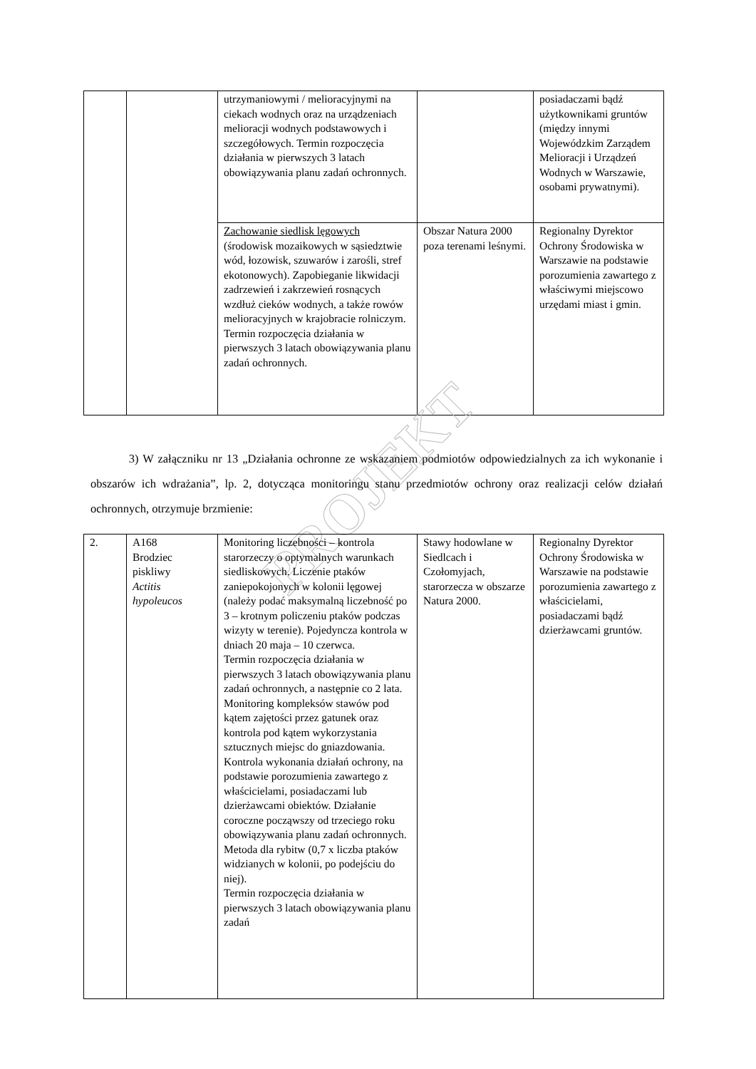| | | utrzymaniowymi / melioracyjnymi na ciekach wodnych oraz na urządzeniach melioracji wodnych podstawowych i szczegółowych. Termin rozpoczęcia działania w pierwszych 3 latach obowiązywania planu zadań ochronnych. | | posiadaczami bądź użytkownikami gruntów (między innymi Wojewódzkim Zarządem Melioracji i Urządzeń Wodnych w Warszawie, osobami prywatnymi). |
| | | Zachowanie siedlisk lęgowych (środowisk mozaikowych w sąsiedztwie wód, łozowisk, szuwarów i zarośli, stref ekotonowych). Zapobieganie likwidacji zadrzewień i zakrzewień rosnących wzdłuż cieków wodnych, a także rowów melioracyjnych w krajobracie rolniczym. Termin rozpoczęcia działania w pierwszych 3 latach obowiązywania planu zadań ochronnych. | Obszar Natura 2000 poza terenami leśnymi. | Regionalny Dyrektor Ochrony Środowiska w Warszawie na podstawie porozumienia zawartego z właściwymi miejscowo urzędami miast i gmin. |
PROJEKT
3) W załączniku nr 13 „Działania ochronne ze wskazaniem podmiotów odpowiedzialnych za ich wykonanie i obszarów ich wdrażania”, lp. 2, dotycząca monitoringu stanu przedmiotów ochrony oraz realizacji celów działań ochronnych, otrzymuje brzmienie:
| 2. | A168 Brodziec piskliwy Actitis hypoleucos | Monitoring liczebności – kontrola starorzeczy o optymalnych warunkach siedliskowych. Liczenie ptaków zaniepokojonych w kolonii lęgowej (należy podać maksymalną liczebność po 3 – krotnym policzeniu ptaków podczas wizyty w terenie). Pojedyncza kontrola w dniach 20 maja – 10 czerwca. Termin rozpoczęcia działania w pierwszych 3 latach obowiązywania planu zadań ochronnych, a następnie co 2 lata. Monitoring kompleksów stawów pod kątem zajętości przez gatunek oraz kontrola pod kątem wykorzystania sztucznych miejsc do gniazdowania. Kontrola wykonania działań ochrony, na podstawie porozumienia zawartego z właścicielami, posiadaczami lub dzierżawcami obiektów. Działanie coroczne począwszy od trzeciego roku obowiązywania planu zadań ochronnych. Metoda dla rybitw (0,7 x liczba ptaków widzianych w kolonii, po podejściu do niej). Termin rozpoczęcia działania w pierwszych 3 latach obowiązywania planu zadań | Stawy hodowlane w Siedlcach i Czołomyjach, starorzecza w obszarze Natura 2000. | Regionalny Dyrektor Ochrony Środowiska w Warszawie na podstawie porozumienia zawartego z właścicielami, posiadaczami bądź dzierżawcami gruntów. |